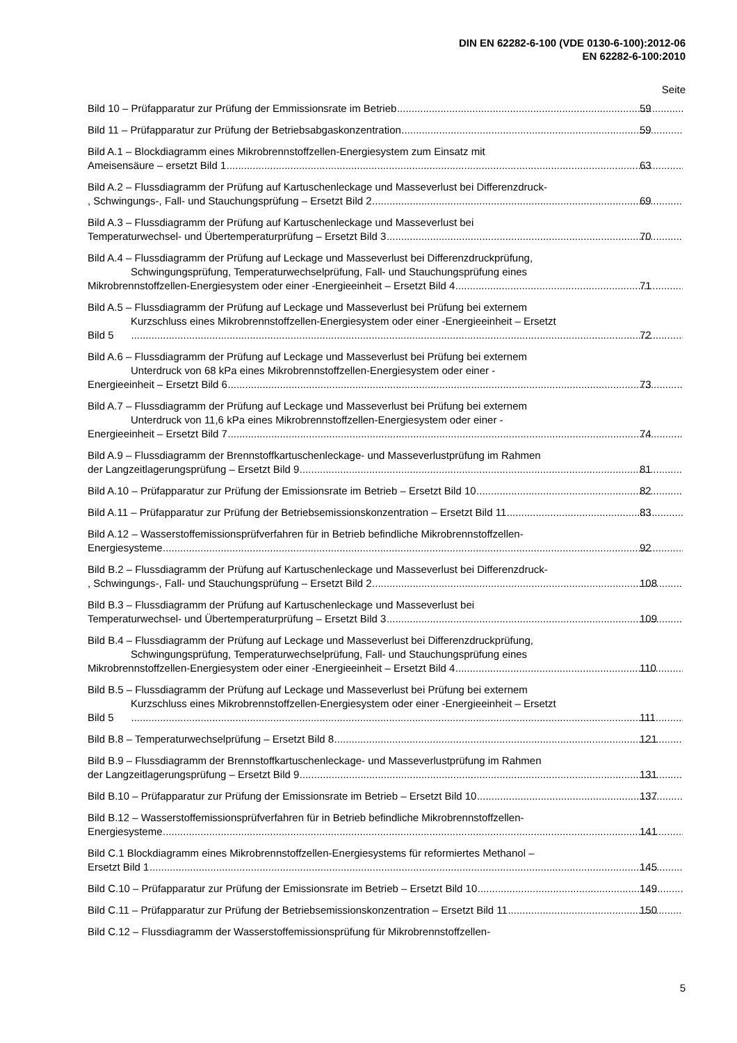DIN EN 62282-6-100 (VDE 0130-6-100):2012-06
EN 62282-6-100:2010
Seite
Bild 10 – Prüfapparatur zur Prüfung der Emmissionsrate im Betrieb 59
Bild 11 – Prüfapparatur zur Prüfung der Betriebsabgaskonzentration 59
Bild A.1 – Blockdiagramm eines Mikrobrennstoffzellen-Energiesystem zum Einsatz mit
Ameisensäure – ersetzt Bild 1 63
Bild A.2 – Flussdiagramm der Prüfung auf Kartuschenleckage und Masseverlust bei Differenzdruck-
, Schwingungs-, Fall- und Stauchungsprüfung – Ersetzt Bild 2 69
Bild A.3 – Flussdiagramm der Prüfung auf Kartuschenleckage und Masseverlust bei
Temperaturwechsel- und Übertemperaturprüfung – Ersetzt Bild 3 70
Bild A.4 – Flussdiagramm der Prüfung auf Leckage und Masseverlust bei Differenzdruckprüfung,
Schwingungsprüfung, Temperaturwechselprüfung, Fall- und Stauchungsprüfung eines
Mikrobrennstoffzellen-Energiesystem oder einer -Energieeinheit – Ersetzt Bild 4 71
Bild A.5 – Flussdiagramm der Prüfung auf Leckage und Masseverlust bei Prüfung bei externem
Kurzschluss eines Mikrobrennstoffzellen-Energiesystem oder einer -Energieeinheit – Ersetzt
Bild 5 72
Bild A.6 – Flussdiagramm der Prüfung auf Leckage und Masseverlust bei Prüfung bei externem
Unterdruck von 68 kPa eines Mikrobrennstoffzellen-Energiesystem oder einer -
Energieeinheit – Ersetzt Bild 6 73
Bild A.7 – Flussdiagramm der Prüfung auf Leckage und Masseverlust bei Prüfung bei externem
Unterdruck von 11,6 kPa eines Mikrobrennstoffzellen-Energiesystem oder einer -
Energieeinheit – Ersetzt Bild 7 74
Bild A.9 – Flussdiagramm der Brennstoffkartuschenleckage- und Masseverlustprüfung im Rahmen
der Langzeitlagerungsprüfung – Ersetzt Bild 9 81
Bild A.10 – Prüfapparatur zur Prüfung der Emissionsrate im Betrieb – Ersetzt Bild 10 82
Bild A.11 – Prüfapparatur zur Prüfung der Betriebsemissionskonzentration – Ersetzt Bild 11 83
Bild A.12 – Wasserstoffemissionsprüfverfahren für in Betrieb befindliche Mikrobrennstoffzellen-
Energiesysteme 92
Bild B.2 – Flussdiagramm der Prüfung auf Kartuschenleckage und Masseverlust bei Differenzdruck-
, Schwingungs-, Fall- und Stauchungsprüfung – Ersetzt Bild 2 108
Bild B.3 – Flussdiagramm der Prüfung auf Kartuschenleckage und Masseverlust bei
Temperaturwechsel- und Übertemperaturprüfung – Ersetzt Bild 3 109
Bild B.4 – Flussdiagramm der Prüfung auf Leckage und Masseverlust bei Differenzdruckprüfung,
Schwingungsprüfung, Temperaturwechselprüfung, Fall- und Stauchungsprüfung eines
Mikrobrennstoffzellen-Energiesystem oder einer -Energieeinheit – Ersetzt Bild 4 110
Bild B.5 – Flussdiagramm der Prüfung auf Leckage und Masseverlust bei Prüfung bei externem
Kurzschluss eines Mikrobrennstoffzellen-Energiesystem oder einer -Energieeinheit – Ersetzt
Bild 5 111
Bild B.8 – Temperaturwechselprüfung – Ersetzt Bild 8 121
Bild B.9 – Flussdiagramm der Brennstoffkartuschenleckage- und Masseverlustprüfung im Rahmen
der Langzeitlagerungsprüfung – Ersetzt Bild 9 131
Bild B.10 – Prüfapparatur zur Prüfung der Emissionsrate im Betrieb – Ersetzt Bild 10 137
Bild B.12 – Wasserstoffemissionsprüfverfahren für in Betrieb befindliche Mikrobrennstoffzellen-
Energiesysteme 141
Bild C.1 Blockdiagramm eines Mikrobrennstoffzellen-Energiesystems für reformiertes Methanol –
Ersetzt Bild 1 145
Bild C.10 – Prüfapparatur zur Prüfung der Emissionsrate im Betrieb – Ersetzt Bild 10 149
Bild C.11 – Prüfapparatur zur Prüfung der Betriebsemissionskonzentration – Ersetzt Bild 11 150
Bild C.12 – Flussdiagramm der Wasserstoffemissionsprüfung für Mikrobrennstoffzellen-
5